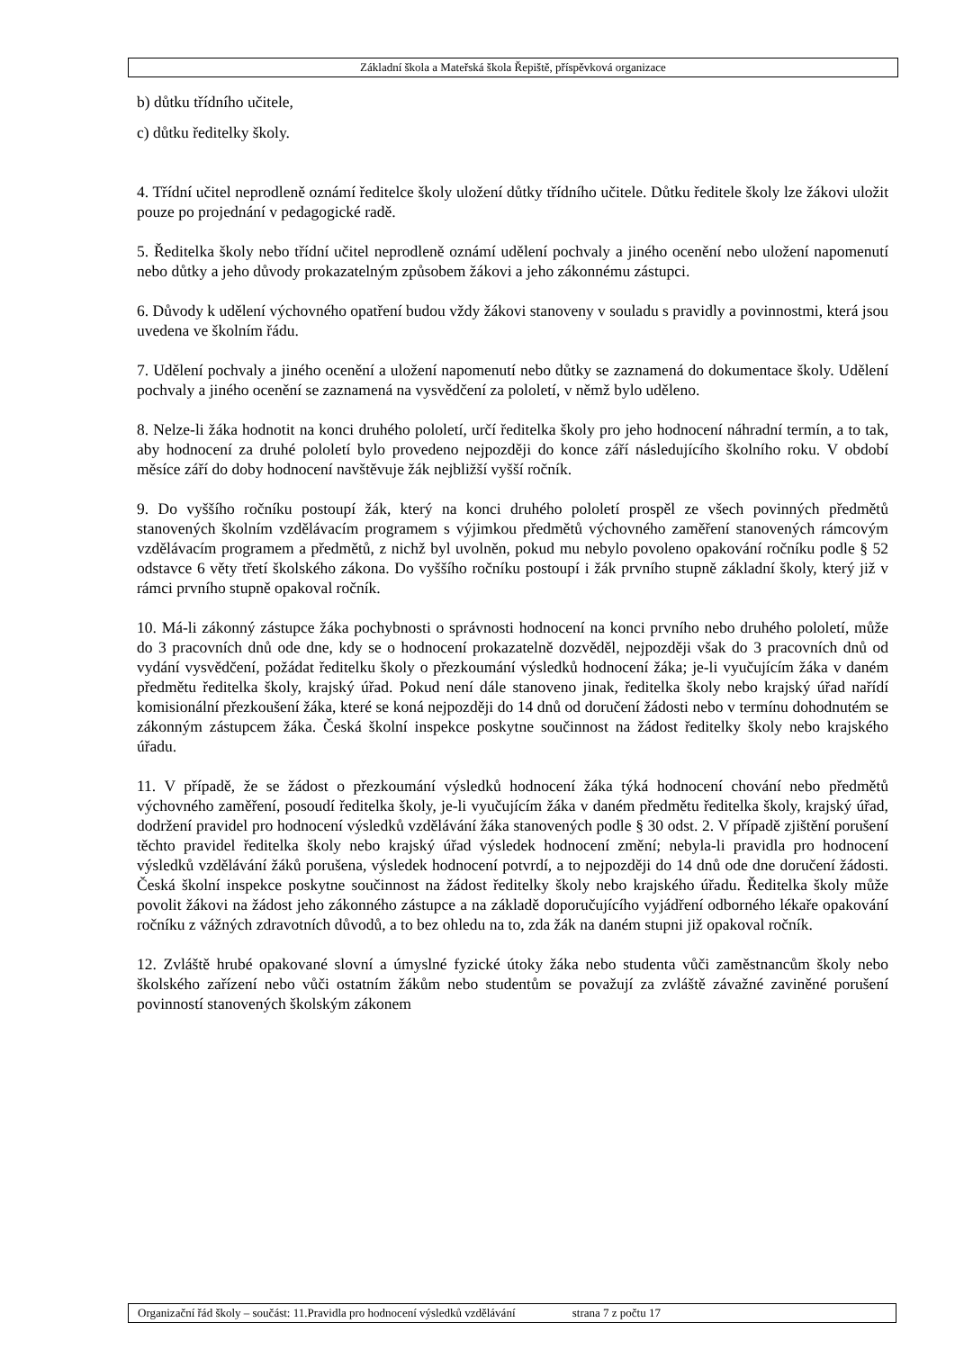Základní škola a Mateřská škola Řepiště, příspěvková organizace
b) důtku třídního učitele,
c) důtku ředitelky školy.
4. Třídní učitel neprodleně oznámí ředitelce školy uložení důtky třídního učitele. Důtku ředitele školy lze žákovi uložit pouze po projednání v pedagogické radě.
5. Ředitelka školy nebo třídní učitel neprodleně oznámí udělení pochvaly a jiného ocenění nebo uložení napomenutí nebo důtky a jeho důvody prokazatelným způsobem žákovi a jeho zákonnému zástupci.
6. Důvody k udělení výchovného opatření budou vždy žákovi stanoveny v souladu s pravidly a povinnostmi, která jsou uvedena ve školním řádu.
7. Udělení pochvaly a jiného ocenění a uložení napomenutí nebo důtky se zaznamená do dokumentace školy. Udělení pochvaly a jiného ocenění se zaznamená na vysvědčení za pololetí, v němž bylo uděleno.
8. Nelze-li žáka hodnotit na konci druhého pololetí, určí ředitelka školy pro jeho hodnocení náhradní termín, a to tak, aby hodnocení za druhé pololetí bylo provedeno nejpozději do konce září následujícího školního roku. V období měsíce září do doby hodnocení navštěvuje žák nejbližší vyšší ročník.
9. Do vyššího ročníku postoupí žák, který na konci druhého pololetí prospěl ze všech povinných předmětů stanovených školním vzdělávacím programem s výjimkou předmětů výchovného zaměření stanovených rámcovým vzdělávacím programem a předmětů, z nichž byl uvolněn, pokud mu nebylo povoleno opakování ročníku podle § 52 odstavce 6 věty třetí školského zákona. Do vyššího ročníku postoupí i žák prvního stupně základní školy, který již v rámci prvního stupně opakoval ročník.
10. Má-li zákonný zástupce žáka pochybnosti o správnosti hodnocení na konci prvního nebo druhého pololetí, může do 3 pracovních dnů ode dne, kdy se o hodnocení prokazatelně dozvěděl, nejpozději však do 3 pracovních dnů od vydání vysvědčení, požádat ředitelku školy o přezkoumání výsledků hodnocení žáka; je-li vyučujícím žáka v daném předmětu ředitelka školy, krajský úřad. Pokud není dále stanoveno jinak, ředitelka školy nebo krajský úřad nařídí komisionální přezkoušení žáka, které se koná nejpozději do 14 dnů od doručení žádosti nebo v termínu dohodnutém se zákonným zástupcem žáka. Česká školní inspekce poskytne součinnost na žádost ředitelky školy nebo krajského úřadu.
11. V případě, že se žádost o přezkoumání výsledků hodnocení žáka týká hodnocení chování nebo předmětů výchovného zaměření, posoudí ředitelka školy, je-li vyučujícím žáka v daném předmětu ředitelka školy, krajský úřad, dodržení pravidel pro hodnocení výsledků vzdělávání žáka stanovených podle § 30 odst. 2. V případě zjištění porušení těchto pravidel ředitelka školy nebo krajský úřad výsledek hodnocení změní; nebyla-li pravidla pro hodnocení výsledků vzdělávání žáků porušena, výsledek hodnocení potvrdí, a to nejpozději do 14 dnů ode dne doručení žádosti. Česká školní inspekce poskytne součinnost na žádost ředitelky školy nebo krajského úřadu. Ředitelka školy může povolit žákovi na žádost jeho zákonného zástupce a na základě doporučujícího vyjádření odborného lékaře opakování ročníku z vážných zdravotních důvodů, a to bez ohledu na to, zda žák na daném stupni již opakoval ročník.
12. Zvláště hrubé opakované slovní a úmyslné fyzické útoky žáka nebo studenta vůči zaměstnancům školy nebo školského zařízení nebo vůči ostatním žákům nebo studentům se považují za zvláště závažné zaviněné porušení povinností stanovených školským zákonem
Organizační řád školy – součást: 11.Pravidla pro hodnocení výsledků vzdělávání strana 7 z počtu 17